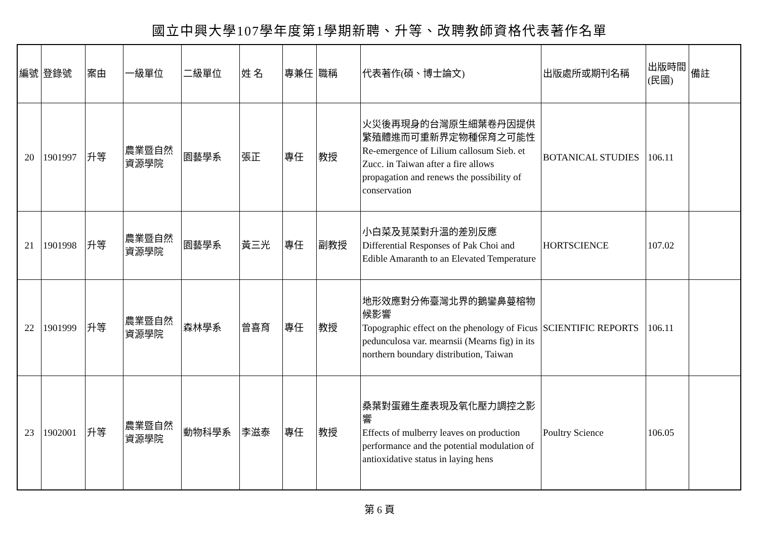國立中興大學107學年度第1學期新聘、升等、改聘教師資格代表著作名單
| 編號 | 登錄號 | 案由 | 一級單位 | 二級單位 | 姓 名 | 專兼任 | 職稱 | 代表著作(碩、博士論文) | 出版處所或期刊名稱 | 出版時間(民國) | 備註 |
| --- | --- | --- | --- | --- | --- | --- | --- | --- | --- | --- | --- |
| 20 | 1901997 | 升等 | 農業暨自然資源學院 | 園藝學系 | 張正 | 專任 | 教授 | 火災後再現身的台灣原生細葉卷丹因提供繁殖體進而可重新界定物種保育之可能性 Re-emergence of Lilium callosum Sieb. et Zucc. in Taiwan after a fire allows propagation and renews the possibility of conservation | BOTANICAL STUDIES | 106.11 | |
| 21 | 1901998 | 升等 | 農業暨自然資源學院 | 園藝學系 | 黃三光 | 專任 | 副教授 | 小白菜及莧菜對升溫的差別反應 Differential Responses of Pak Choi and Edible Amaranth to an Elevated Temperature | HORTSCIENCE | 107.02 | |
| 22 | 1901999 | 升等 | 農業暨自然資源學院 | 森林學系 | 曾喜育 | 專任 | 教授 | 地形效應對分佈臺灣北界的鵝鑾鼻蔓榕物候影響 Topographic effect on the phenology of Ficus pedunculosa var. mearnsii (Mearns fig) in its northern boundary distribution, Taiwan | SCIENTIFIC REPORTS | 106.11 | |
| 23 | 1902001 | 升等 | 農業暨自然資源學院 | 動物科學系 | 李滋泰 | 專任 | 教授 | 桑葉對蛋雞生產表現及氧化壓力調控之影響 Effects of mulberry leaves on production performance and the potential modulation of antioxidative status in laying hens | Poultry Science | 106.05 | |
第 6 頁